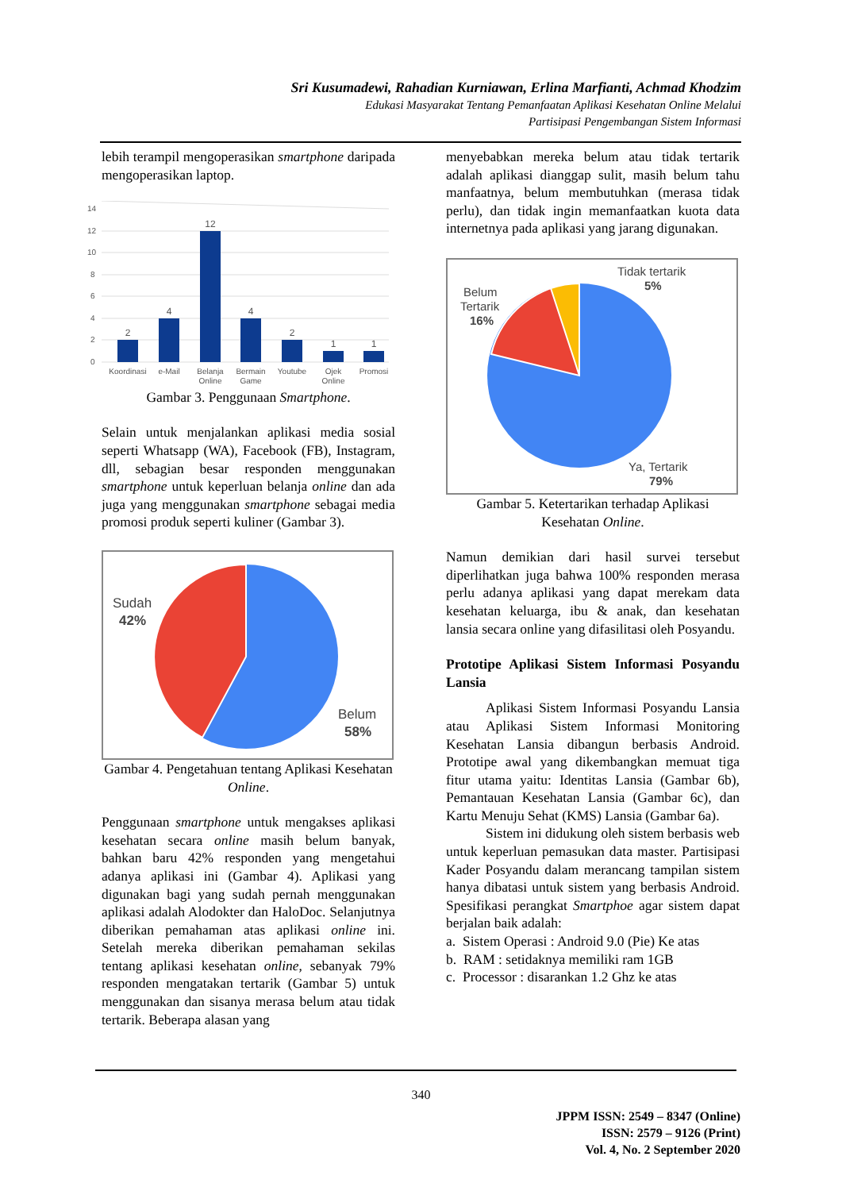Sri Kusumadewi, Rahadian Kurniawan, Erlina Marfianti, Achmad Khodzim
Edukasi Masyarakat Tentang Pemanfaatan Aplikasi Kesehatan Online Melalui
Partisipasi Pengembangan Sistem Informasi
lebih terampil mengoperasikan smartphone daripada mengoperasikan laptop.
14
12
10
8
6
4
2
0
2
4
12
4
2
1
1
Koordinasi
e-Mail
Belanja
Online
Bermain
Game
Youtube
Ojek
Online
Promosi
Gambar 3. Penggunaan Smartphone.
Selain untuk menjalankan aplikasi media sosial seperti Whatsapp (WA), Facebook (FB), Instagram, dll, sebagian besar responden menggunakan smartphone untuk keperluan belanja online dan ada juga yang menggunakan smartphone sebagai media promosi produk seperti kuliner (Gambar 3).
Sudah
42%
Belum
58%
Gambar 4. Pengetahuan tentang Aplikasi Kesehatan Online.
Penggunaan smartphone untuk mengakses aplikasi kesehatan secara online masih belum banyak, bahkan baru 42% responden yang mengetahui adanya aplikasi ini (Gambar 4). Aplikasi yang digunakan bagi yang sudah pernah menggunakan aplikasi adalah Alodokter dan HaloDoc. Selanjutnya diberikan pemahaman atas aplikasi online ini. Setelah mereka diberikan pemahaman sekilas tentang aplikasi kesehatan online, sebanyak 79% responden mengatakan tertarik (Gambar 5) untuk menggunakan dan sisanya merasa belum atau tidak tertarik. Beberapa alasan yang
menyebabkan mereka belum atau tidak tertarik adalah aplikasi dianggap sulit, masih belum tahu manfaatnya, belum membutuhkan (merasa tidak perlu), dan tidak ingin memanfaatkan kuota data internetnya pada aplikasi yang jarang digunakan.
Tidak tertarik
5%
Belum
Tertarik
16%
Ya, Tertarik
79%
Gambar 5. Ketertarikan terhadap Aplikasi Kesehatan Online.
Namun demikian dari hasil survei tersebut diperlihatkan juga bahwa 100% responden merasa perlu adanya aplikasi yang dapat merekam data kesehatan keluarga, ibu & anak, dan kesehatan lansia secara online yang difasilitasi oleh Posyandu.
Prototipe Aplikasi Sistem Informasi Posyandu Lansia
Aplikasi Sistem Informasi Posyandu Lansia atau Aplikasi Sistem Informasi Monitoring Kesehatan Lansia dibangun berbasis Android. Prototipe awal yang dikembangkan memuat tiga fitur utama yaitu: Identitas Lansia (Gambar 6b), Pemantauan Kesehatan Lansia (Gambar 6c), dan Kartu Menuju Sehat (KMS) Lansia (Gambar 6a).
Sistem ini didukung oleh sistem berbasis web untuk keperluan pemasukan data master. Partisipasi Kader Posyandu dalam merancang tampilan sistem hanya dibatasi untuk sistem yang berbasis Android. Spesifikasi perangkat Smartphoe agar sistem dapat berjalan baik adalah:
a. Sistem Operasi : Android 9.0 (Pie) Ke atas
b. RAM : setidaknya memiliki ram 1GB
c. Processor : disarankan 1.2 Ghz ke atas
340
JPPM ISSN: 2549 – 8347 (Online)
ISSN: 2579 – 9126 (Print)
Vol. 4, No. 2 September 2020